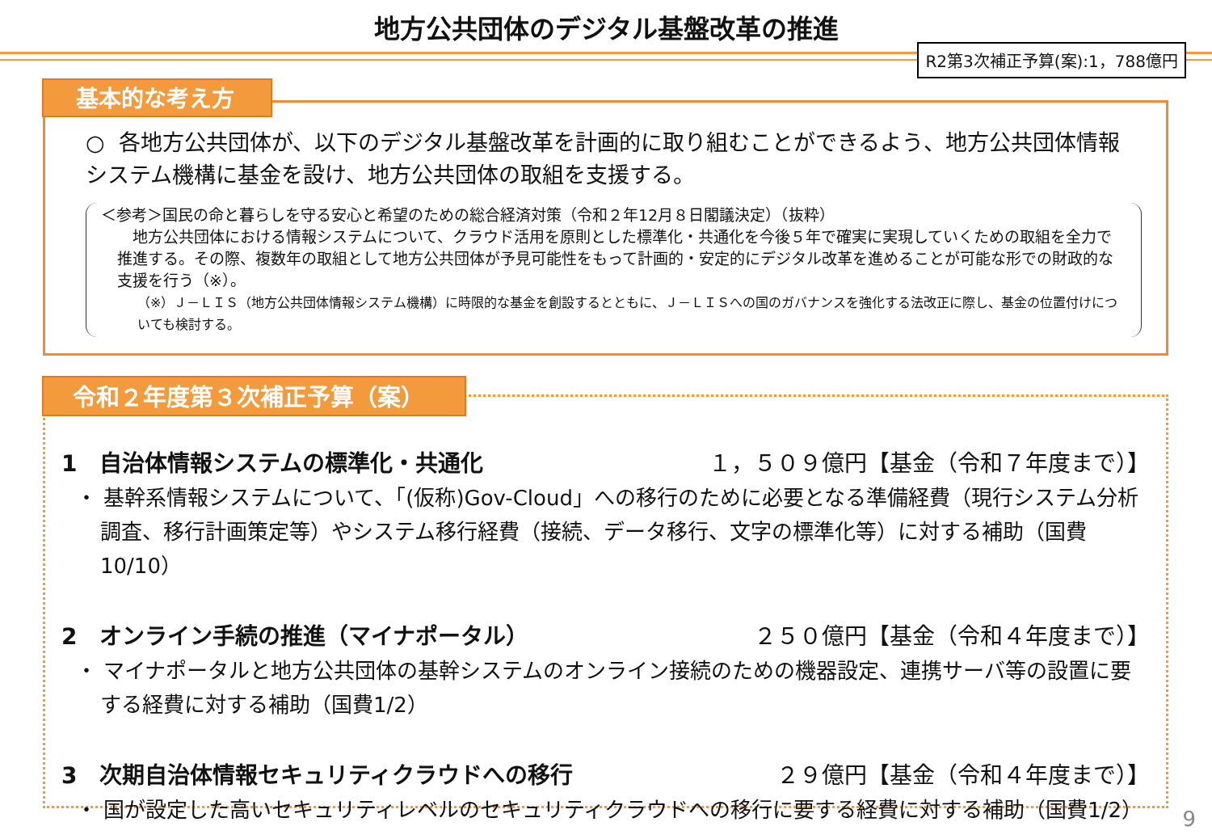地方公共団体のデジタル基盤改革の推進
R2第3次補正予算(案):1，788億円
○ 各地方公共団体が、以下のデジタル基盤改革を計画的に取り組むことができるよう、地方公共団体情報システム機構に基金を設け、地方公共団体の取組を支援する。
＜参考＞国民の命と暮らしを守る安心と希望のための総合経済対策（令和２年12月８日閣議決定）（抜粋）
　地方公共団体における情報システムについて、クラウド活用を原則とした標準化・共通化を今後５年で確実に実現していくための取組を全力で推進する。その際、複数年の取組として地方公共団体が予見可能性をもって計画的・安定的にデジタル改革を進めることが可能な形での財政的な支援を行う（※）。
（※）Ｊ－ＬＩＳ（地方公共団体情報システム機構）に時限的な基金を創設するとともに、Ｊ－ＬＩＳへの国のガバナンスを強化する法改正に際し、基金の位置付けについても検討する。
基本的な考え方
1　自治体情報システムの標準化・共通化 １，５０９億円【基金（令和７年度まで）】
・ 基幹系情報システムについて、「(仮称)Gov-Cloud」への移行のために必要となる準備経費（現行システム分析調査、移行計画策定等）やシステム移行経費（接続、データ移行、文字の標準化等）に対する補助（国費10/10）
2　オンライン手続の推進（マイナポータル） ２５０億円【基金（令和４年度まで）】
・ マイナポータルと地方公共団体の基幹システムのオンライン接続のための機器設定、連携サーバ等の設置に要する経費に対する補助（国費1/2）
3　次期自治体情報セキュリティクラウドへの移行 ２９億円【基金（令和４年度まで）】
・ 国が設定した高いセキュリティレベルのセキュリティクラウドへの移行に要する経費に対する補助（国費1/2）
令和２年度第３次補正予算（案）
9